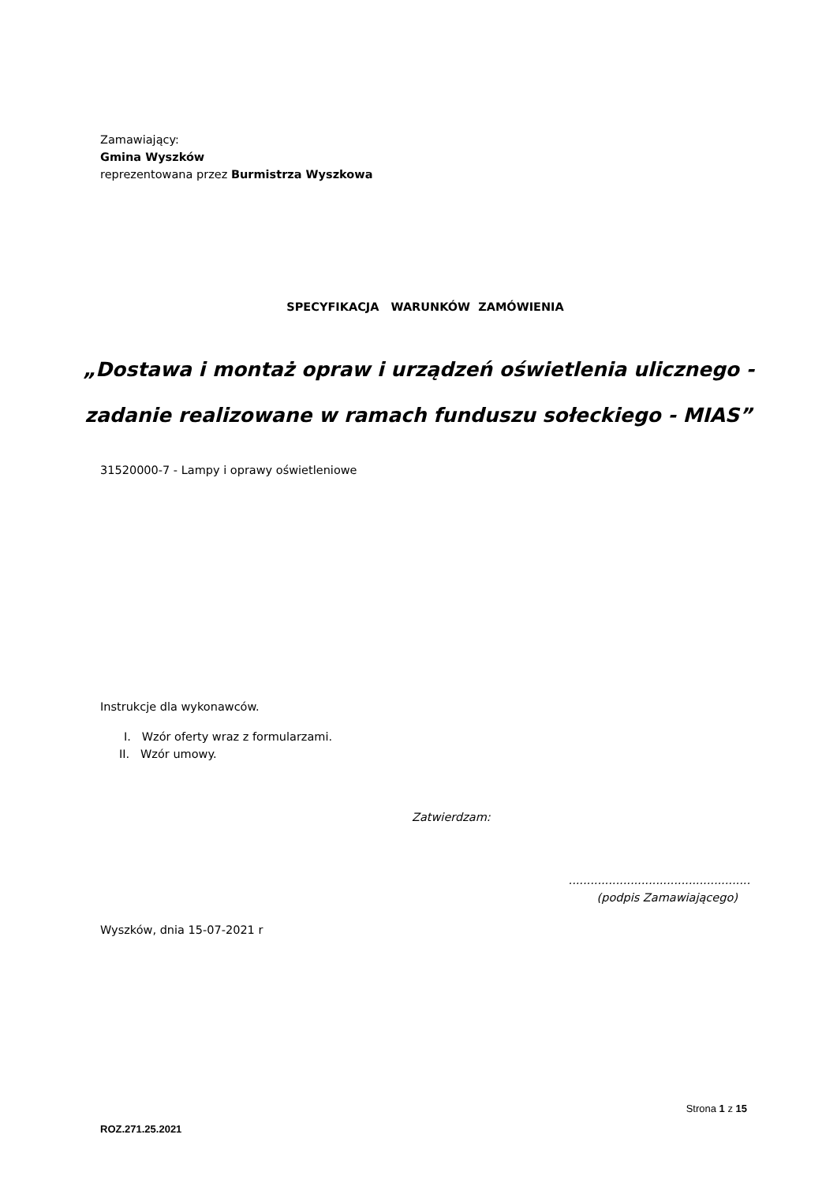Zamawiający:
Gmina Wyszków
reprezentowana przez Burmistrza Wyszkowa
SPECYFIKACJA WARUNKÓW ZAMÓWIENIA
„Dostawa i montaż opraw i urządzeń oświetlenia ulicznego -
zadanie realizowane w ramach funduszu sołeckiego - MIAS”
31520000-7 - Lampy i oprawy oświetleniowe
Instrukcje dla wykonawców.
I. Wzór oferty wraz z formularzami.
II. Wzór umowy.
Zatwierdzam:
..................................................
(podpis Zamawiającego)
Wyszków, dnia 15-07-2021 r
Strona 1 z 15
ROZ.271.25.2021